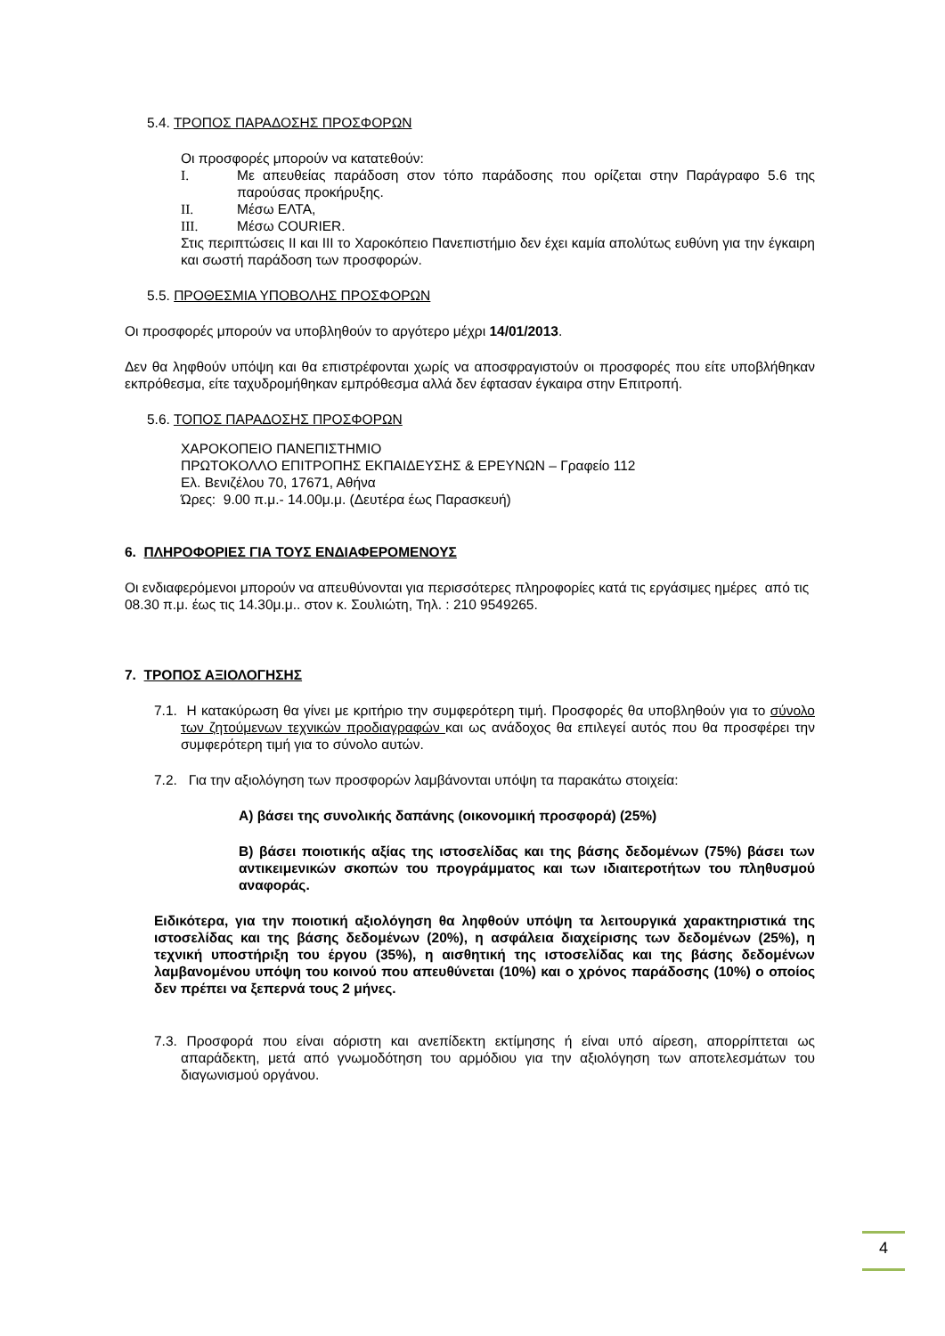5.4. ΤΡΟΠΟΣ ΠΑΡΑΔΟΣΗΣ ΠΡΟΣΦΟΡΩΝ
Οι προσφορές μπορούν να κατατεθούν:
I. Με απευθείας παράδοση στον τόπο παράδοσης που ορίζεται στην Παράγραφο 5.6 της παρούσας προκήρυξης.
II. Μέσω ΕΛΤΑ,
III. Μέσω COURIER.
Στις περιπτώσεις ΙΙ και ΙΙΙ το Χαροκόπειο Πανεπιστήμιο δεν έχει καμία απολύτως ευθύνη για την έγκαιρη και σωστή παράδοση των προσφορών.
5.5. ΠΡΟΘΕΣΜΙΑ ΥΠΟΒΟΛΗΣ ΠΡΟΣΦΟΡΩΝ
Οι προσφορές μπορούν να υποβληθούν το αργότερο μέχρι 14/01/2013.
Δεν θα ληφθούν υπόψη και θα επιστρέφονται χωρίς να αποσφραγιστούν οι προσφορές που είτε υποβλήθηκαν εκπρόθεσμα, είτε ταχυδρομήθηκαν εμπρόθεσμα αλλά δεν έφτασαν έγκαιρα στην Επιτροπή.
5.6. ΤΟΠΟΣ ΠΑΡΑΔΟΣΗΣ ΠΡΟΣΦΟΡΩΝ
ΧΑΡΟΚΟΠΕΙΟ ΠΑΝΕΠΙΣΤΗΜΙΟ
ΠΡΩΤΟΚΟΛΛΟ ΕΠΙΤΡΟΠΗΣ ΕΚΠΑΙΔΕΥΣΗΣ & ΕΡΕΥΝΩΝ – Γραφείο 112
Ελ. Βενιζέλου 70, 17671, Αθήνα
Ώρες: 9.00 π.μ.- 14.00μ.μ. (Δευτέρα έως Παρασκευή)
6. ΠΛΗΡΟΦΟΡΙΕΣ ΓΙΑ ΤΟΥΣ ΕΝΔΙΑΦΕΡΟΜΕΝΟΥΣ
Οι ενδιαφερόμενοι μπορούν να απευθύνονται για περισσότερες πληροφορίες κατά τις εργάσιμες ημέρες από τις 08.30 π.μ. έως τις 14.30μ.μ.. στον κ. Σουλιώτη, Τηλ. : 210 9549265.
7. ΤΡΟΠΟΣ ΑΞΙΟΛΟΓΗΣΗΣ
7.1. Η κατακύρωση θα γίνει με κριτήριο την συμφερότερη τιμή. Προσφορές θα υποβληθούν για το σύνολο των ζητούμενων τεχνικών προδιαγραφών και ως ανάδοχος θα επιλεγεί αυτός που θα προσφέρει την συμφερότερη τιμή για το σύνολο αυτών.
7.2. Για την αξιολόγηση των προσφορών λαμβάνονται υπόψη τα παρακάτω στοιχεία:
Α) βάσει της συνολικής δαπάνης (οικονομική προσφορά) (25%)
Β) βάσει ποιοτικής αξίας της ιστοσελίδας και της βάσης δεδομένων (75%) βάσει των αντικειμενικών σκοπών του προγράμματος και των ιδιαιτεροτήτων του πληθυσμού αναφοράς.
Ειδικότερα, για την ποιοτική αξιολόγηση θα ληφθούν υπόψη τα λειτουργικά χαρακτηριστικά της ιστοσελίδας και της βάσης δεδομένων (20%), η ασφάλεια διαχείρισης των δεδομένων (25%), η τεχνική υποστήριξη του έργου (35%), η αισθητική της ιστοσελίδας και της βάσης δεδομένων λαμβανομένου υπόψη του κοινού που απευθύνεται (10%) και ο χρόνος παράδοσης (10%) ο οποίος δεν πρέπει να ξεπερνά τους 2 μήνες.
7.3. Προσφορά που είναι αόριστη και ανεπίδεκτη εκτίμησης ή είναι υπό αίρεση, απορρίπτεται ως απαράδεκτη, μετά από γνωμοδότηση του αρμόδιου για την αξιολόγηση των αποτελεσμάτων του διαγωνισμού οργάνου.
4